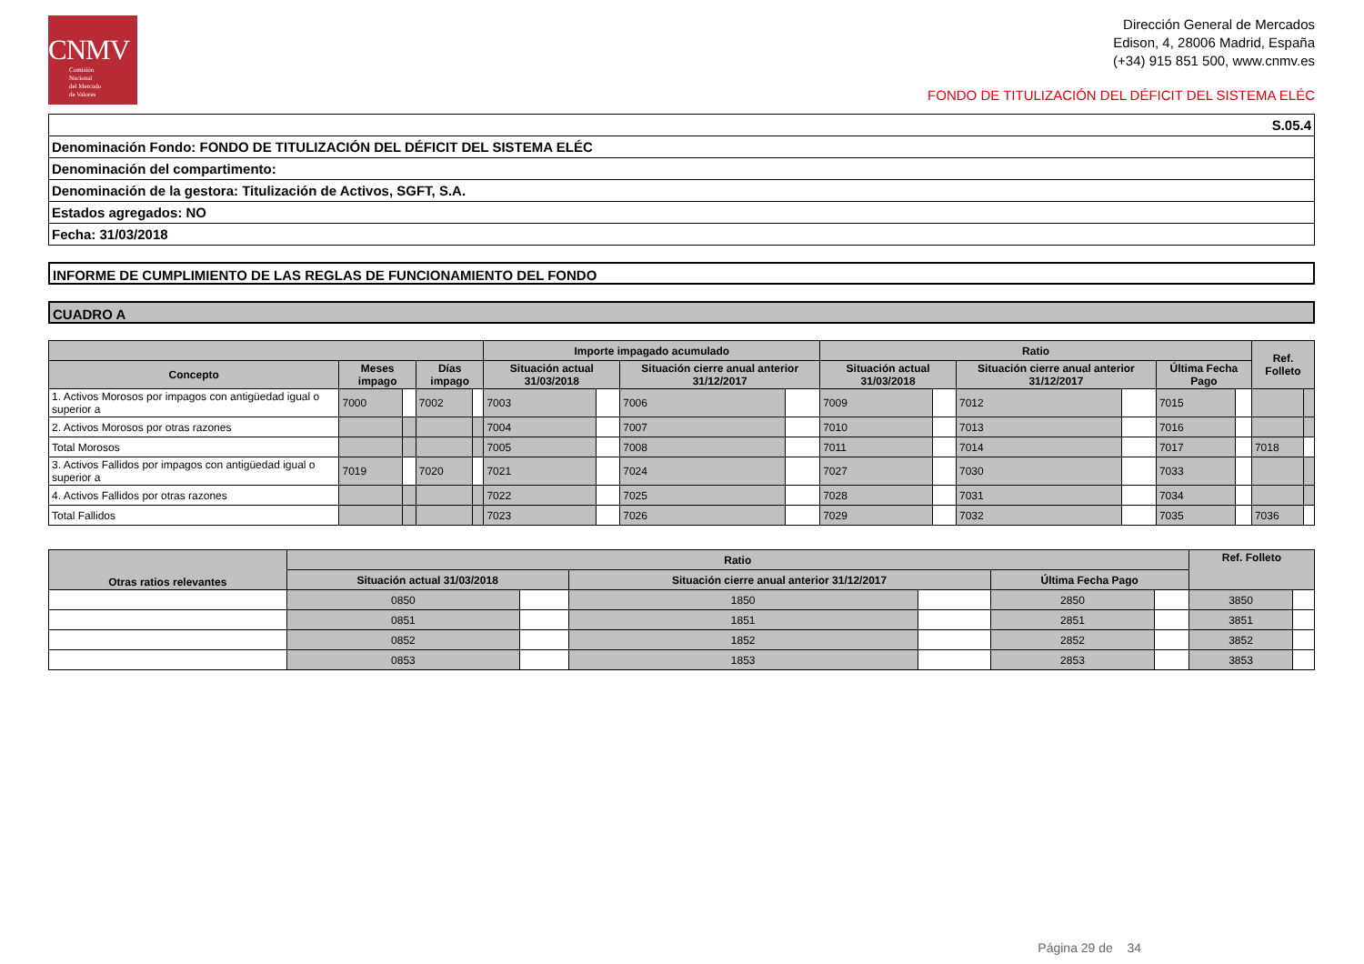CNMV
Comisión
Nacional
del Mercado
de Valores
Dirección General de Mercados
Edison, 4, 28006 Madrid, España
(+34) 915 851 500, www.cnmv.es
FONDO DE TITULIZACIÓN DEL DÉFICIT DEL SISTEMA ELÉC
| S.05.4 |
| Denominación Fondo: FONDO DE TITULIZACIÓN DEL DÉFICIT DEL SISTEMA ELÉC |
| Denominación del compartimento: |
| Denominación de la gestora: Titulización de Activos, SGFT, S.A. |
| Estados agregados: NO |
| Fecha: 31/03/2018 |
INFORME DE CUMPLIMIENTO DE LAS REGLAS DE FUNCIONAMIENTO DEL FONDO
CUADRO A
| | | | | | Importe impagado acumulado | | | | Ratio | | | | | | Ref. Folleto | |
| --- | --- | --- | --- | --- | --- | --- | --- | --- | --- | --- | --- | --- | --- | --- | --- | --- |
| Concepto | Meses impago | | Días impago | | Situación actual 31/03/2018 | | Situación cierre anual anterior 31/12/2017 | | Situación actual 31/03/2018 | | Situación cierre anual anterior 31/12/2017 | | Última Fecha Pago | | | |
| 1. Activos Morosos por impagos con antigüedad igual o superior a | 7000 | | 7002 | | 7003 | | 7006 | | 7009 | | 7012 | | 7015 | | | |
| 2. Activos Morosos por otras razones | | | | | 7004 | | 7007 | | 7010 | | 7013 | | 7016 | | | |
| Total Morosos | | | | | 7005 | | 7008 | | 7011 | | 7014 | | 7017 | | 7018 | |
| 3. Activos Fallidos por impagos con antigüedad igual o superior a | 7019 | | 7020 | | 7021 | | 7024 | | 7027 | | 7030 | | 7033 | | | |
| 4. Activos Fallidos por otras razones | | | | | 7022 | | 7025 | | 7028 | | 7031 | | 7034 | | | |
| Total Fallidos | | | | | 7023 | | 7026 | | 7029 | | 7032 | | 7035 | | 7036 | |
| Otras ratios relevantes | Ratio | | | | | | Ref. Folleto | |
| --- | --- | --- | --- | --- | --- | --- | --- | --- |
| | Situación actual 31/03/2018 | | Situación cierre anual anterior 31/12/2017 | | Última Fecha Pago | | | |
| | 0850 | | 1850 | | 2850 | | 3850 | |
| | 0851 | | 1851 | | 2851 | | 3851 | |
| | 0852 | | 1852 | | 2852 | | 3852 | |
| | 0853 | | 1853 | | 2853 | | 3853 | |
Página 29 de 34